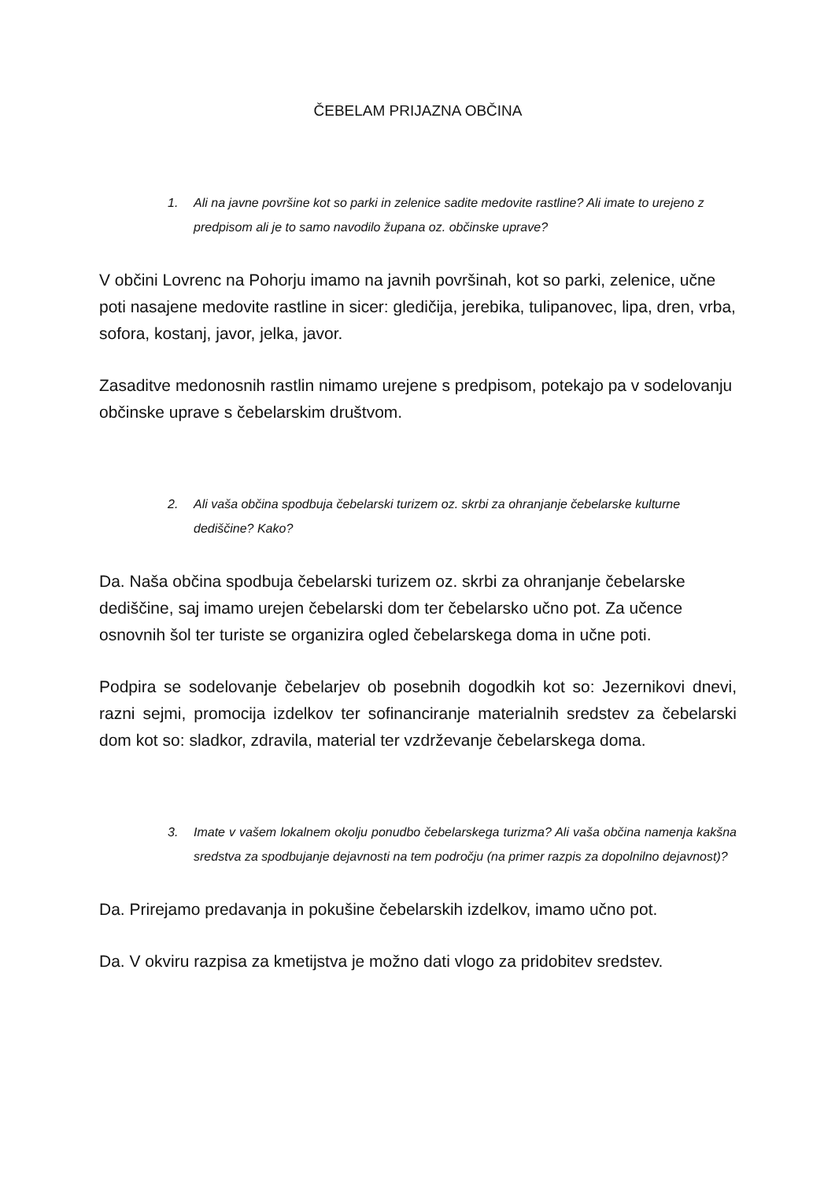ČEBELAM PRIJAZNA OBČINA
1. Ali na javne površine kot so parki in zelenice sadite medovite rastline? Ali imate to urejeno z predpisom ali je to samo navodilo župana oz. občinske uprave?
V občini Lovrenc na Pohorju imamo na javnih površinah, kot so parki, zelenice, učne poti nasajene medovite rastline in sicer: gledičija, jerebika, tulipanovec, lipa, dren, vrba, sofora, kostanj, javor, jelka, javor.
Zasaditve medonosnih rastlin nimamo urejene s predpisom, potekajo pa v sodelovanju občinske uprave s čebelarskim društvom.
2. Ali vaša občina spodbuja čebelarski turizem oz. skrbi za ohranjanje čebelarske kulturne dediščine? Kako?
Da. Naša občina spodbuja čebelarski turizem oz. skrbi za ohranjanje čebelarske dediščine, saj imamo urejen čebelarski dom ter čebelarsko učno pot. Za učence osnovnih šol ter turiste se organizira ogled čebelarskega doma in učne poti.
Podpira se sodelovanje čebelarjev ob posebnih dogodkih kot so: Jezernikovi dnevi, razni sejmi, promocija izdelkov ter sofinanciranje materialnih sredstev za čebelarski dom kot so: sladkor, zdravila, material ter vzdrževanje čebelarskega doma.
3. Imate v vašem lokalnem okolju ponudbo čebelarskega turizma? Ali vaša občina namenja kakšna sredstva za spodbujanje dejavnosti na tem področju (na primer razpis za dopolnilno dejavnost)?
Da. Prirejamo predavanja in pokušine čebelarskih izdelkov, imamo učno pot.
Da. V okviru razpisa za kmetijstva je možno dati vlogo za pridobitev sredstev.